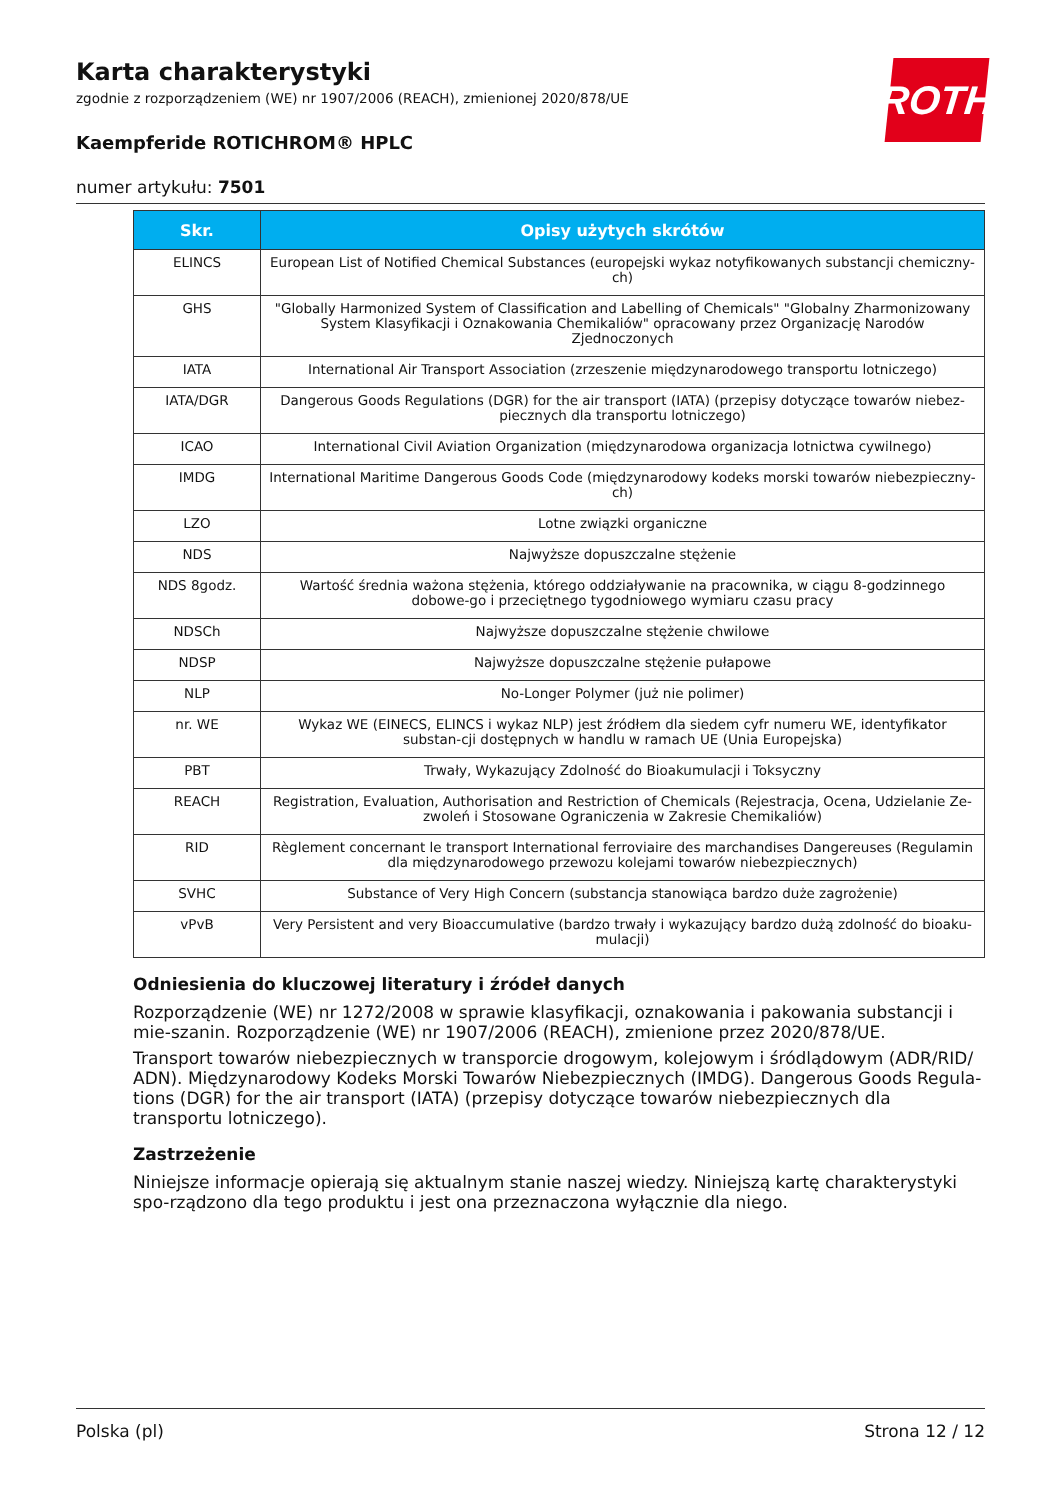ROTH
Karta charakterystyki
zgodnie z rozporządzeniem (WE) nr 1907/2006 (REACH), zmienionej 2020/878/UE
Kaempferide ROTICHROM® HPLC
numer artykułu: 7501
| Skr. | Opisy użytych skrótów |
| --- | --- |
| ELINCS | European List of Notified Chemical Substances (europejski wykaz notyfikowanych substancji chemiczny-ch) |
| GHS | "Globally Harmonized System of Classification and Labelling of Chemicals" "Globalny Zharmonizowany System Klasyfikacji i Oznakowania Chemikaliów" opracowany przez Organizację Narodów Zjednoczonych |
| IATA | International Air Transport Association (zrzeszenie międzynarodowego transportu lotniczego) |
| IATA/DGR | Dangerous Goods Regulations (DGR) for the air transport (IATA) (przepisy dotyczące towarów niebez-piecznych dla transportu lotniczego) |
| ICAO | International Civil Aviation Organization (międzynarodowa organizacja lotnictwa cywilnego) |
| IMDG | International Maritime Dangerous Goods Code (międzynarodowy kodeks morski towarów niebezpieczny-ch) |
| LZO | Lotne związki organiczne |
| NDS | Najwyższe dopuszczalne stężenie |
| NDS 8godz. | Wartość średnia ważona stężenia, którego oddziaływanie na pracownika, w ciągu 8-godzinnego dobowe-go i przeciętnego tygodniowego wymiaru czasu pracy |
| NDSCh | Najwyższe dopuszczalne stężenie chwilowe |
| NDSP | Najwyższe dopuszczalne stężenie pułapowe |
| NLP | No-Longer Polymer (już nie polimer) |
| nr. WE | Wykaz WE (EINECS, ELINCS i wykaz NLP) jest źródłem dla siedem cyfr numeru WE, identyfikator substan-cji dostępnych w handlu w ramach UE (Unia Europejska) |
| PBT | Trwały, Wykazujący Zdolność do Bioakumulacji i Toksyczny |
| REACH | Registration, Evaluation, Authorisation and Restriction of Chemicals (Rejestracja, Ocena, Udzielanie Ze-zwoleń i Stosowane Ograniczenia w Zakresie Chemikaliów) |
| RID | Règlement concernant le transport International ferroviaire des marchandises Dangereuses (Regulamin dla międzynarodowego przewozu kolejami towarów niebezpiecznych) |
| SVHC | Substance of Very High Concern (substancja stanowiąca bardzo duże zagrożenie) |
| vPvB | Very Persistent and very Bioaccumulative (bardzo trwały i wykazujący bardzo dużą zdolność do bioaku-mulacji) |
Odniesienia do kluczowej literatury i źródeł danych
Rozporządzenie (WE) nr 1272/2008 w sprawie klasyfikacji, oznakowania i pakowania substancji i mie-szanin. Rozporządzenie (WE) nr 1907/2006 (REACH), zmienione przez 2020/878/UE.
Transport towarów niebezpiecznych w transporcie drogowym, kolejowym i śródlądowym (ADR/RID/ ADN). Międzynarodowy Kodeks Morski Towarów Niebezpiecznych (IMDG). Dangerous Goods Regula-tions (DGR) for the air transport (IATA) (przepisy dotyczące towarów niebezpiecznych dla transportu lotniczego).
Zastrzeżenie
Niniejsze informacje opierają się aktualnym stanie naszej wiedzy. Niniejszą kartę charakterystyki spo-rządzono dla tego produktu i jest ona przeznaczona wyłącznie dla niego.
Polska (pl) Strona 12 / 12